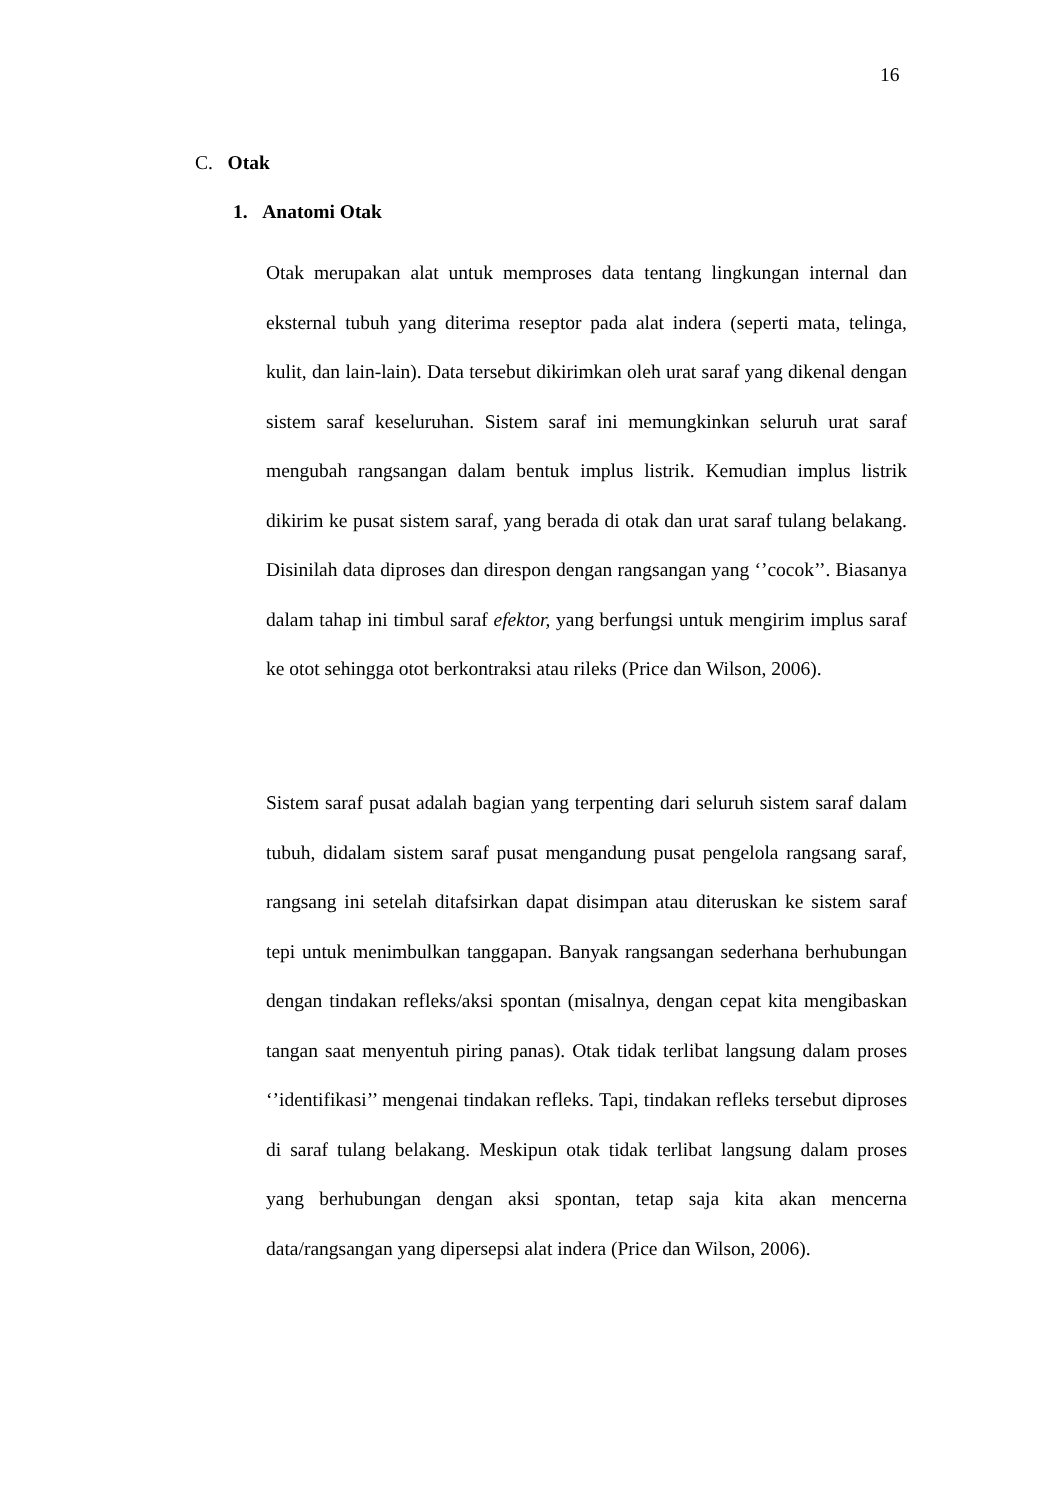16
C. Otak
1. Anatomi Otak
Otak merupakan alat untuk memproses data tentang lingkungan internal dan eksternal tubuh yang diterima reseptor pada alat indera (seperti mata, telinga, kulit, dan lain-lain). Data tersebut dikirimkan oleh urat saraf yang dikenal dengan sistem saraf keseluruhan. Sistem saraf ini memungkinkan seluruh urat saraf mengubah rangsangan dalam bentuk implus listrik. Kemudian implus listrik dikirim ke pusat sistem saraf, yang berada di otak dan urat saraf tulang belakang. Disinilah data diproses dan direspon dengan rangsangan yang ‘’cocok’’. Biasanya dalam tahap ini timbul saraf efektor, yang berfungsi untuk mengirim implus saraf ke otot sehingga otot berkontraksi atau rileks (Price dan Wilson, 2006).
Sistem saraf pusat adalah bagian yang terpenting dari seluruh sistem saraf dalam tubuh, didalam sistem saraf pusat mengandung pusat pengelola rangsang saraf, rangsang ini setelah ditafsirkan dapat disimpan atau diteruskan ke sistem saraf tepi untuk menimbulkan tanggapan. Banyak rangsangan sederhana berhubungan dengan tindakan refleks/aksi spontan (misalnya, dengan cepat kita mengibaskan tangan saat menyentuh piring panas). Otak tidak terlibat langsung dalam proses ‘’identifikasi’’ mengenai tindakan refleks. Tapi, tindakan refleks tersebut diproses di saraf tulang belakang. Meskipun otak tidak terlibat langsung dalam proses yang berhubungan dengan aksi spontan, tetap saja kita akan mencerna data/rangsangan yang dipersepsi alat indera (Price dan Wilson, 2006).